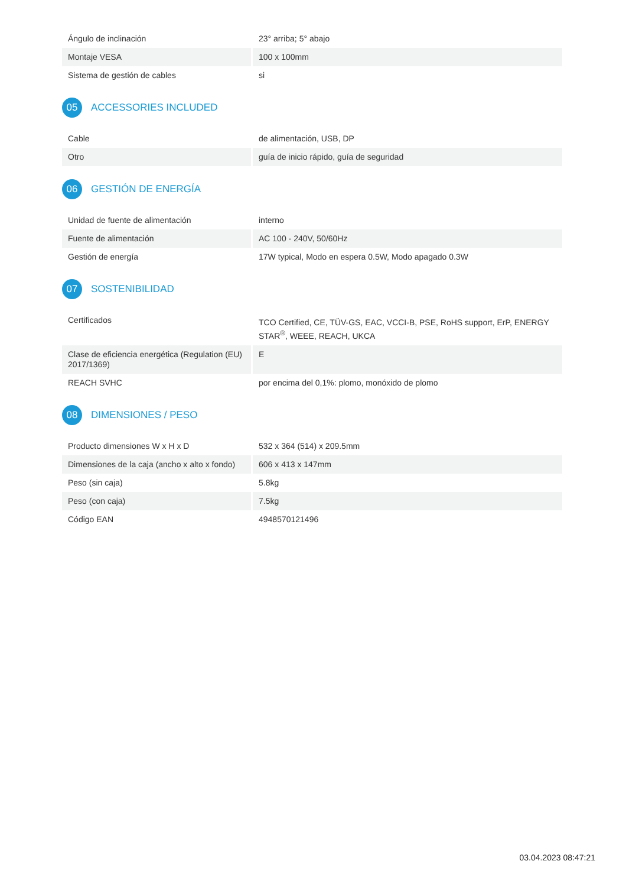| Ángulo de inclinación | 23° arriba; 5° abajo |
| Montaje VESA | 100 x 100mm |
| Sistema de gestión de cables | si |
05 ACCESSORIES INCLUDED
| Cable | de alimentación, USB, DP |
| Otro | guía de inicio rápido, guía de seguridad |
06 GESTIÓN DE ENERGÍA
| Unidad de fuente de alimentación | interno |
| Fuente de alimentación | AC 100 - 240V, 50/60Hz |
| Gestión de energía | 17W typical, Modo en espera 0.5W, Modo apagado 0.3W |
07 SOSTENIBILIDAD
| Certificados | TCO Certified, CE, TÜV-GS, EAC, VCCI-B, PSE, RoHS support, ErP, ENERGY STAR<sup>®</sup>, WEEE, REACH, UKCA |
| Clase de eficiencia energética (Regulation (EU) 2017/1369) | E |
| REACH SVHC | por encima del 0,1%: plomo, monóxido de plomo |
08 DIMENSIONES / PESO
| Producto dimensiones W x H x D | 532 x 364 (514) x 209.5mm |
| Dimensiones de la caja (ancho x alto x fondo) | 606 x 413 x 147mm |
| Peso (sin caja) | 5.8kg |
| Peso (con caja) | 7.5kg |
| Código EAN | 4948570121496 |
03.04.2023 08:47:21